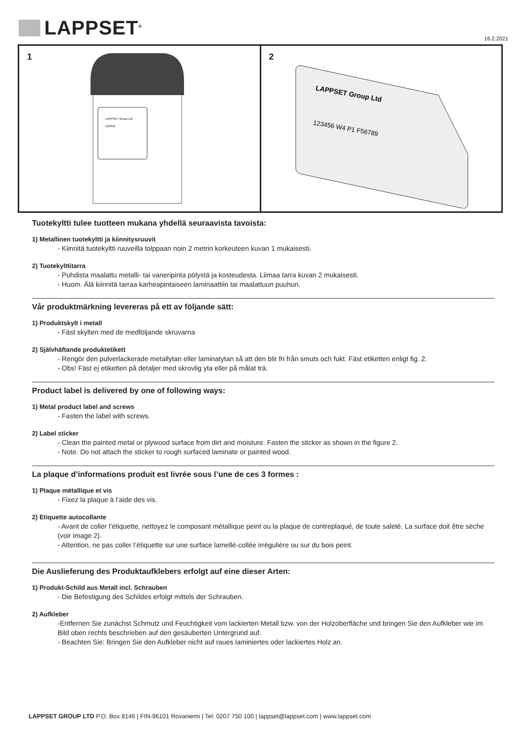LAPPSET<sup>®</sup> 16.2.2021
1
LAPPSET Group Ltd
123456
2
LAPPSET Group Ltd
123456 W4 P1 F56789
Tuotekyltti tulee tuotteen mukana yhdellä seuraavista tavoista:
1) Metallinen tuotekyltti ja kiinnitysruuvit
- Kiinnitä tuotekyltti ruuveilla tolppaan noin 2 metrin korkeuteen kuvan 1 mukaisesti.
2) Tuotekylttitarra
- Puhdista maalattu metalli- tai vaneripinta pölystä ja kosteudesta. Liimaa tarra kuvan 2 mukaisesti.
- Huom. Älä kiinnitä tarraa karheapintaiseen laminaattiin tai maalattuun puuhun.
Vår produktmärkning levereras på ett av följande sätt:
1) Produktskylt i metall
- Fäst skylten med de medföljande skruvarna
2) Självhäftande produktetikett
- Rengör den pulverlackerade metallytan eller laminatytan så att den blir fri från smuts och fukt. Fäst etiketten enligt fig. 2.
- Obs! Fäst ej etiketten på detaljer med skrovlig yta eller på målat trä.
Product label is delivered by one of following ways:
1) Metal product label and screws
- Fasten the label with screws.
2) Label sticker
- Clean the painted metal or plywood surface from dirt and moisture. Fasten the sticker as shown in the figure 2.
- Note. Do not attach the sticker to rough surfaced laminate or painted wood.
La plaque d’informations produit est livrée sous l’une de ces 3 formes :
1) Plaque métallique et vis
- Fixez la plaque à l’aide des vis.
2) Etiquette autocollante
- Avant de coller l’étiquette, nettoyez le composant métallique peint ou la plaque de contreplaqué, de toute saleté. La surface doit être sèche (voir image 2).
- Attention, ne pas coller l’étiquette sur une surface lamellé-collée irrégulière ou sur du bois peint.
Die Auslieferung des Produktaufklebers erfolgt auf eine dieser Arten:
1) Produkt-Schild aus Metall incl. Schrauben
- Die Befestigung des Schildes erfolgt mittels der Schrauben.
2) Aufkleber
-Entfernen Sie zunächst Schmutz und Feuchtigkeit vom lackierten Metall bzw. von der Holzoberfläche und bringen Sie den Aufkleber wie im Bild oben rechts beschrieben auf den gesäuberten Untergrund auf.
- Beachten Sie: Bringen Sie den Aufkleber nicht auf raues laminiertes oder lackiertes Holz an.
LAPPSET GROUP LTD P.O. Box 8146 | FIN-96101 Rovaniemi | Tel: 0207 750 100 | lappset@lappset.com | www.lappset.com